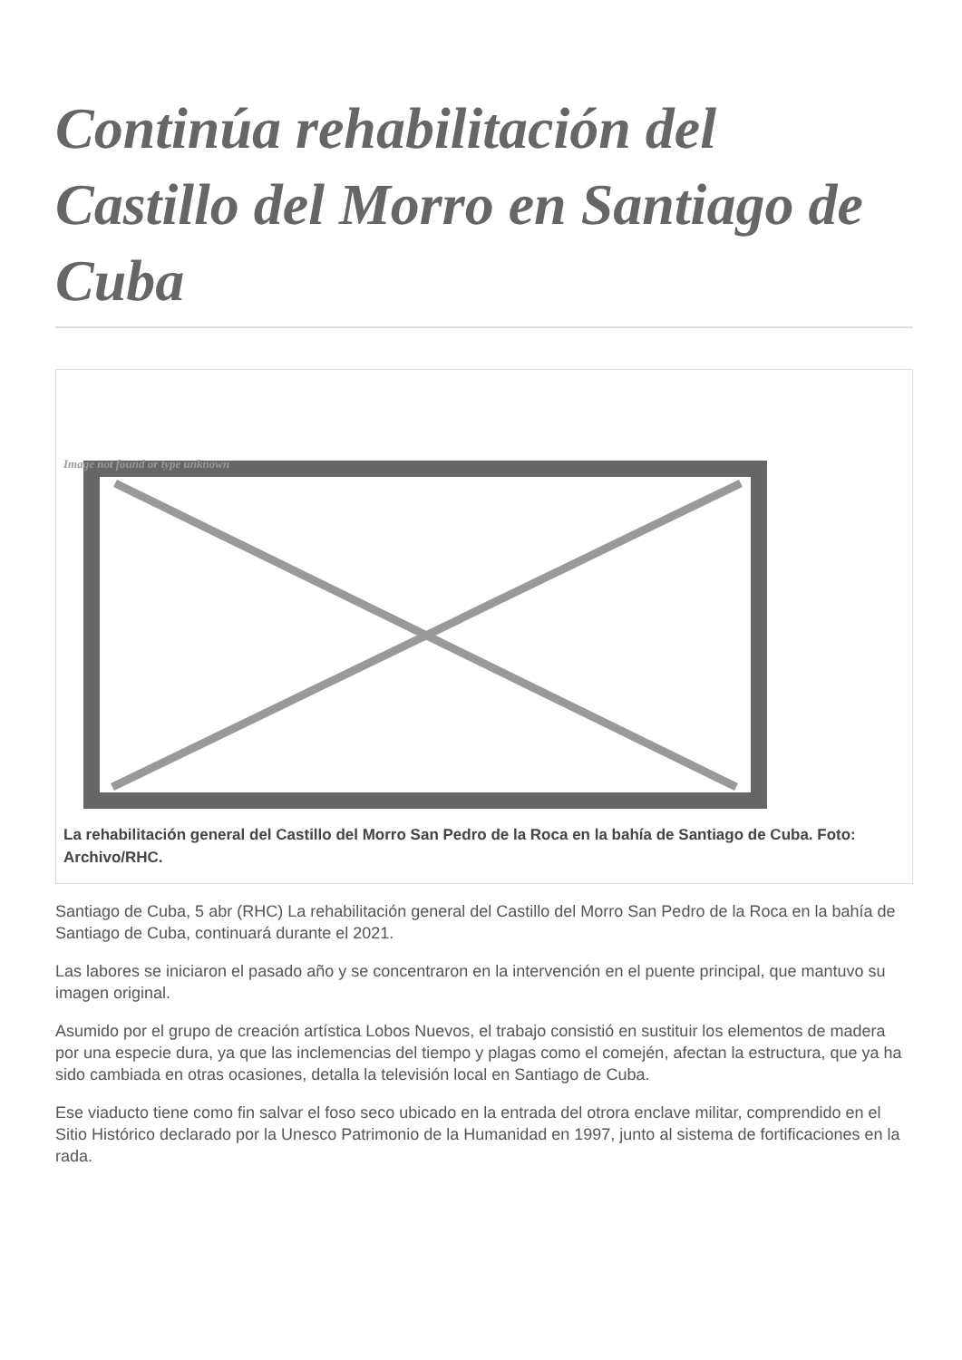Continúa rehabilitación del Castillo del Morro en Santiago de Cuba
Image not found or type unknown
La rehabilitación general del Castillo del Morro San Pedro de la Roca en la bahía de Santiago de Cuba. Foto: Archivo/RHC.
Santiago de Cuba, 5 abr (RHC) La rehabilitación general del Castillo del Morro San Pedro de la Roca en la bahía de Santiago de Cuba, continuará durante el 2021.
Las labores se iniciaron el pasado año y se concentraron en la intervención en el puente principal, que mantuvo su imagen original.
Asumido por el grupo de creación artística Lobos Nuevos, el trabajo consistió en sustituir los elementos de madera por una especie dura, ya que las inclemencias del tiempo y plagas como el comején, afectan la estructura, que ya ha sido cambiada en otras ocasiones, detalla la televisión local en Santiago de Cuba.
Ese viaducto tiene como fin salvar el foso seco ubicado en la entrada del otrora enclave militar, comprendido en el Sitio Histórico declarado por la Unesco Patrimonio de la Humanidad en 1997, junto al sistema de fortificaciones en la rada.